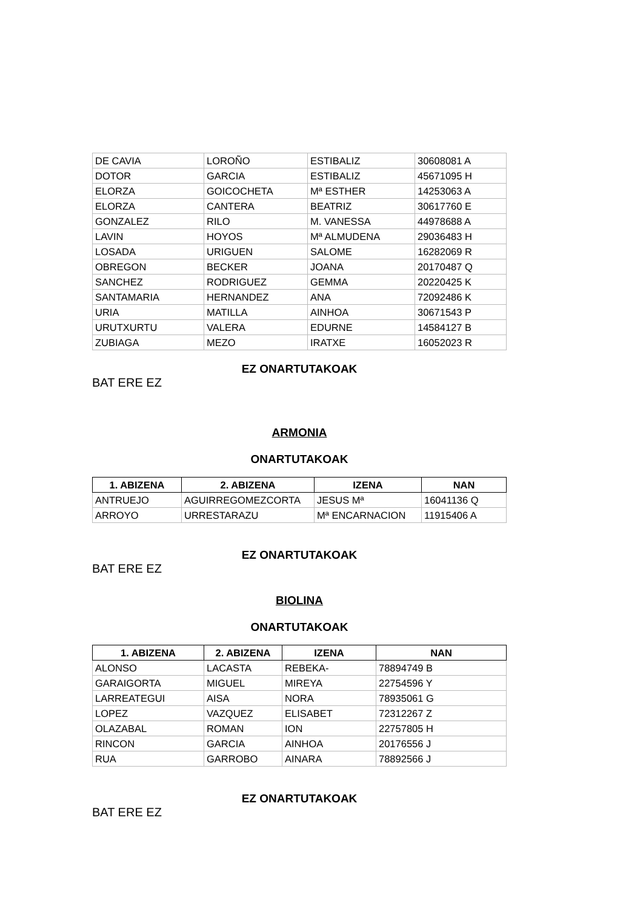| DE CAVIA | LOROÑO | ESTIBALIZ | 30608081 A |
| DOTOR | GARCIA | ESTIBALIZ | 45671095 H |
| ELORZA | GOICOCHETA | Mª ESTHER | 14253063 A |
| ELORZA | CANTERA | BEATRIZ | 30617760 E |
| GONZALEZ | RILO | M. VANESSA | 44978688 A |
| LAVIN | HOYOS | Mª ALMUDENA | 29036483 H |
| LOSADA | URIGUEN | SALOME | 16282069 R |
| OBREGON | BECKER | JOANA | 20170487 Q |
| SANCHEZ | RODRIGUEZ | GEMMA | 20220425 K |
| SANTAMARIA | HERNANDEZ | ANA | 72092486 K |
| URIA | MATILLA | AINHOA | 30671543 P |
| URUTXURTU | VALERA | EDURNE | 14584127 B |
| ZUBIAGA | MEZO | IRATXE | 16052023 R |
EZ ONARTUTAKOAK
BAT ERE EZ
ARMONIA
ONARTUTAKOAK
| 1. ABIZENA | 2. ABIZENA | IZENA | NAN |
| --- | --- | --- | --- |
| ANTRUEJO | AGUIRREGOMEZCORTA | JESUS Mª | 16041136 Q |
| ARROYO | URRESTARAZU | Mª ENCARNACION | 11915406 A |
EZ ONARTUTAKOAK
BAT ERE EZ
BIOLINA
ONARTUTAKOAK
| 1. ABIZENA | 2. ABIZENA | IZENA | NAN |
| --- | --- | --- | --- |
| ALONSO | LACASTA | REBEKA- | 78894749 B |
| GARAIGORTA | MIGUEL | MIREYA | 22754596 Y |
| LARREATEGUI | AISA | NORA | 78935061 G |
| LOPEZ | VAZQUEZ | ELISABET | 72312267 Z |
| OLAZABAL | ROMAN | ION | 22757805 H |
| RINCON | GARCIA | AINHOA | 20176556 J |
| RUA | GARROBO | AINARA | 78892566 J |
EZ ONARTUTAKOAK
BAT ERE EZ